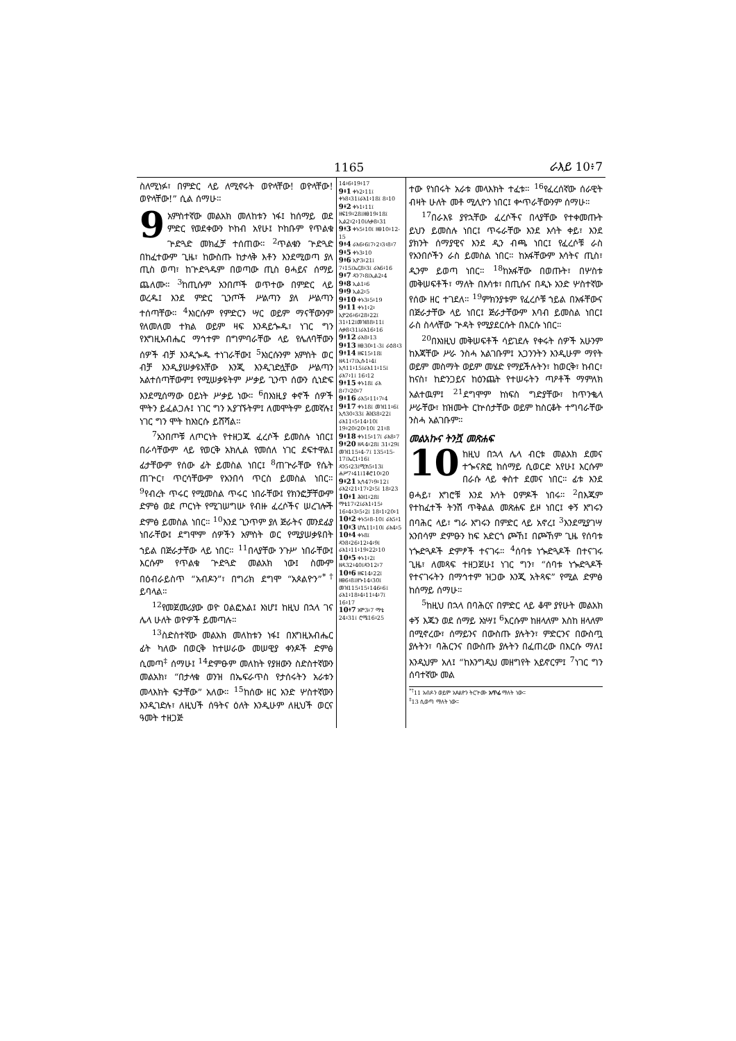1165 ራእይ 10፥7
ስለሚነፉ፣ በምድር ላይ ለሚኖሩት ወዮላቸው! ወዮላቸው! ወዮላቸው!” ሲል ሰማሁ።
9 አምስተኛው መልአክ መለከቱን ነፋ፤ ከሰማይ ወደ ምድር የወደቀውን ኮከብ አየሁ፤ ኮከቡም የጥልቁ ጕድጓድ መክፈቻ ተሰጠው። <sup>2</sup>ጥልቁን ጕድጓድ በከፈተውም ጊዜ፣ ከውስጡ ከታላቅ እቶን እንደሚወጣ ያለ ጢስ ወጣ፣ ከጕድጓዱም በወጣው ጢስ ፀሓይና ሰማይ ጨለሙ። <sup>3</sup>ከጢሱም አንበጦች ወጥተው በምድር ላይ ወረዱ፤ እንደ ምድር ጊንጦች ሥልጣን ያለ ሥልጣን ተሰጣቸው። <sup>4</sup>እነርሱም የምድርን ሣር ወይም ማናቸውንም የለመለመ ተክል ወይም ዛፍ እንዳይጐዱ፣ ነገር ግን የእግዚአብሔር ማኅተም በግምባራቸው ላይ የሌለባቸውን ሰዎች ብቻ እንዲጐዱ ተነገራቸው፤ <sup>5</sup>እነርሱንም አምስት ወር ብቻ እንዲያሠቃዩአቸው እንጂ እንዲገድሏቸው ሥልጣን አልተሰጣቸውም፤ የሚሠቃዩትም ሥቃይ ጊንጥ ሰውን ሲነድፍ እንደሚሰማው ዐይነት ሥቃይ ነው። <sup>6</sup>በእነዚያ ቀኖች ሰዎች ሞትን ይፈልጋሉ፤ ነገር ግን አያገኙትም፤ ለመሞትም ይመኛሉ፤ ነገር ግን ሞት ከእነርሱ ይሸሻል።
<sup>7</sup> አንበጦቹ ለጦርነት የተዘጋጁ ፈረሶች ይመስሉ ነበር፤ በራሳቸውም ላይ የወርቅ አክሊል የመሰለ ነገር ደፍተዋል፤ ፊታቸውም የሰው ፊት ይመስል ነበር፤ <sup>8</sup>ጠጕራቸው የሴት ጠጕር፣ ጥርሳቸውም የአንበሳ ጥርስ ይመስል ነበር። <sup>9</sup>የብረት ጥሩር የሚመስል ጥሩር ነበራቸው፤ የክንፎቻቸውም ድምፅ ወደ ጦርነት የሚገሠግሡ የብዙ ፈረሶችና ሠረገሎች ድምፅ ይመስል ነበር። <sup>10</sup>እንደ ጊንጥም ያለ ጅራትና መንደፊያ ነበራቸው፤ ደግሞም ሰዎችን አምስት ወር የሚያሠቃዩበት ኀይል በጅራታቸው ላይ ነበር። <sup>11</sup>በላያቸው ንጉሥ ነበራቸው፤ እርሱም የጥልቁ ጕድጓድ መልአክ ነው፤ ስሙም በዕብራይስጥ “አብዶን”፣ በግሪክ ደግሞ “አጶልዮን”<sup>*†</sup> ይባላል።
<sup>12</sup> የመጀመሪያው ወዮ ዐልፎአል፤ እነሆ፤ ከዚህ በኋላ ገና ሌላ ሁለት ወዮዎች ይመጣሉ።
<sup>13</sup> ስድስተኛው መልአክ መለከቱን ነፋ፤ በእግዚአብሔር ፊት ካለው በወርቅ ከተሠራው መሠዊያ ቀንዶች ድምፅ ሲመጣ<sup>‡</sup> ሰማሁ፤ <sup>14</sup>ድምፁም መለከት የያዘውን ስድስተኛውን መልአክ፣ “በታላቁ ወንዝ በኤፍራጥስ የታሰሩትን አራቱን መላእክት ፍታቸው” አለው። <sup>15</sup>ከሰው ዘር አንድ ሦስተኛውን እንዲገድሉ፣ ለዚህች ሰዓትና ዕለት እንዲሁም ለዚህች ወርና ዓመት ተዘጋጅ
14፥6፥19፥17
9፥1 ቀኑ2፥11፤ ቀኑ8፥31፤ራእ1፥18፤ 8፥10
9፥2 ቀኑ1፥11፤ ዘፍ19፥28፤ዘፀ19፥18፤ ኢል2፥2፥10፤ሉቃ8፥31
9፥3 ቀኑ5፥10፤ ዘፀ10፥12-15
9፥4 ራእ6፥6፤7፥2፥3፥8፥7
9፥5 ቀኑ3፥10
9፥6 ኢዮ3፥21፤ 7፥15፤ኤር8፥3፤ ራእ6፥16
9፥7 ዳን7፥8፤ኢል2፥4
9፥8 ኢል1፥6
9፥9 ኢል2፥5
9፥10 ቀኑ3፥5፥19
9፥11 ቀኑ1፥2፥ ኢዮ26፥6፥28፥22፤ 31፥12፤መዝ88፥11፤ ሉቃ8፥31፤ራእ16፥16
9፥12 ራእ8፥13
9፥13 ዘፀ30፥1-3፤ ራዕ8፥3
9፥14 ዘፍ15፥18፤ ዘዳ1፥7፤ኢሱ1፥4፤ ኢሳ11፥15፤ራእ11፥15፤ ራእ7፥1፤ 16፥12
9፥15 ቀኑ18፤ ራእ 8፥7፥20፥7
9፥16 ራእ5፥11፥7፥4
9፥17 ቀኑ18፤ መዝ11፥6፤ ኢሳ30፥33፤ ሕዝ38፥22፤ ራእ11፥5፥14፥10፤ 19፥20፥20፥10፤ 21፥8
9፥18 ቀኑ15፥17፤ ራእ8፥7
9፥20 ዘዳ4፥28፤ 31፥29፤ መዝ115፥4-7፤ 135፥15-17፤ኤር1፥16፤ ዳን5፥23፤ሚክ5፥13፤ ሐሥ7፥41፤1ቆሮ10፥20
9፥21 ኢሳ47፥9፥12፤ ራእ2፥21፥17፥2፥5፤ 18፥23
10፥1 ሕዝ1፥28፤ ማቴ17፥2፤ራእ1፥15፥ 16፥4፥3፥5፥2፤ 18፥1፥20፥1
10፥2 ቀኑ5፥8-10፤ ራእ5፥1
10፥3 ሆሴ11፥10፤ ራእ4፥5
10፥4 ቀኑ8፤ ዳን8፥26፥12፥4፥9፤ ራእ1፥11፥19፥22፥10
10፥5 ቀኑ1፥2፤ ዘዳ32፥40፤ዳን12፥7
10፥6 ዘፍ14፥22፤ ዘፀ6፥8፤ዘኍ14፥30፤ መዝ115፥15፥146፥6፤ ራእ1፥18፥4፥11፥4፥7፤ 16፥17
10፥7 አሞ3፥7 ማቴ 24፥31፤ ሮሜ16፥25
ተው የነበሩት አራቱ መላእክት ተፈቱ። <sup>16</sup>የፈረሰኛው ሰራዊት ብዛት ሁለት መቶ ሚሊዮን ነበር፤ ቍጥራቸውንም ሰማሁ።
<sup>17</sup> በራእዩ ያየኋቸው ፈረሶችና በላያቸው የተቀመጡት ይህን ይመስሉ ነበር፤ ጥሩራቸው እንደ እሳት ቀይ፣ እንደ ያክንት ሰማያዊና እንደ ዲን ብጫ ነበር፤ የፈረሶቹ ራስ የአንበሶችን ራስ ይመስል ነበር። ከአፋቸውም እሳትና ጢስ፣ ዲንም ይወጣ ነበር። <sup>18</sup>ከአፋቸው በወጡት፣ በሦስቱ መቅሠፍቶች፣ ማለት በእሳቱ፣ በጢሱና በዲኑ አንድ ሦስተኛው የሰው ዘር ተገደለ። <sup>19</sup>ምክንያቱም የፈረሶቹ ኀይል በአፋቸውና በጅራታቸው ላይ ነበር፤ ጅራታቸውም እባብ ይመስል ነበር፤ ራስ ስላላቸው ጕዳት የሚያደርሱት በእርሱ ነበር።
<sup>20</sup> በእነዚህ መቅሠፍቶች ሳይገደሉ የቀሩት ሰዎች አሁንም ከእጃቸው ሥራ ንስሓ አልገቡም፤ አጋንንትን እንዲሁም ማየት ወይም መስማት ወይም መሄድ የማይችሉትን፣ ከወርቅ፣ ከብር፣ ከናስ፣ ከድንጋይና ከዕንጨት የተሠሩትን ጣዖቶች ማምለክ አልተዉም፤ <sup>21</sup>ደግሞም ከነፍስ ግድያቸው፣ ከጥንቈላ ሥራቸው፣ ከዝሙት ርኵሰታቸው ወይም ከስርቆት ተግባራቸው ንስሓ አልገቡም።
መልአኩና ትንሿ መጽሐፍ
10 ከዚህ በኋላ ሌላ ብርቱ መልአክ ደመና ተጐናጽፎ ከሰማይ ሲወርድ አየሁ፤ እርሱም በራሱ ላይ ቀስተ ደመና ነበር። ፊቱ እንደ ፀሓይ፣ እግሮቹ እንደ እሳት ዐምዶች ነበሩ። <sup>2</sup>በእጁም የተከፈተች ትንሽ ጥቅልል መጽሐፍ ይዞ ነበር፤ ቀኝ እግሩን በባሕር ላይ፣ ግራ እግሩን በምድር ላይ አኖረ፤ <sup>3</sup>እንደሚያገሣ አንበሳም ድምፁን ከፍ አድርጎ ጮኸ፤ በጮኸም ጊዜ የሰባቱ ነጐድጓዶች ድምፆች ተናገሩ። <sup>4</sup>ሰባቱ ነጐድጓዶች በተናገሩ ጊዜ፣ ለመጻፍ ተዘጋጀሁ፤ ነገር ግን፣ “ሰባቱ ነጐድጓዶች የተናገሩትን በማኅተም ዝጋው እንጂ አትጻፍ” የሚል ድምፅ ከሰማይ ሰማሁ።
<sup>5</sup> ከዚህ በኋላ በባሕርና በምድር ላይ ቆሞ ያየሁት መልአክ ቀኝ እጁን ወደ ሰማይ አነሣ፤ <sup>6</sup>እርሱም ከዘላለም እስከ ዘላለም በሚኖረው፣ ሰማይንና በውስጡ ያሉትን፣ ምድርንና በውስጧ ያሉትን፣ ባሕርንና በውስጡ ያሉትን በፈጠረው በእርሱ ማለ፤ እንዲህም አለ፤ “ከእንግዲህ መዘግየት አይኖርም፤ <sup>7</sup>ነገር ግን ሰባተኛው መል
<sup>*†</sup> 11 አብዶን ወይም አጶልዮን ትርጕሙ አጥፊ ማለት ነው።
<sup>‡</sup> 13 ሲወጣ ማለት ነው።